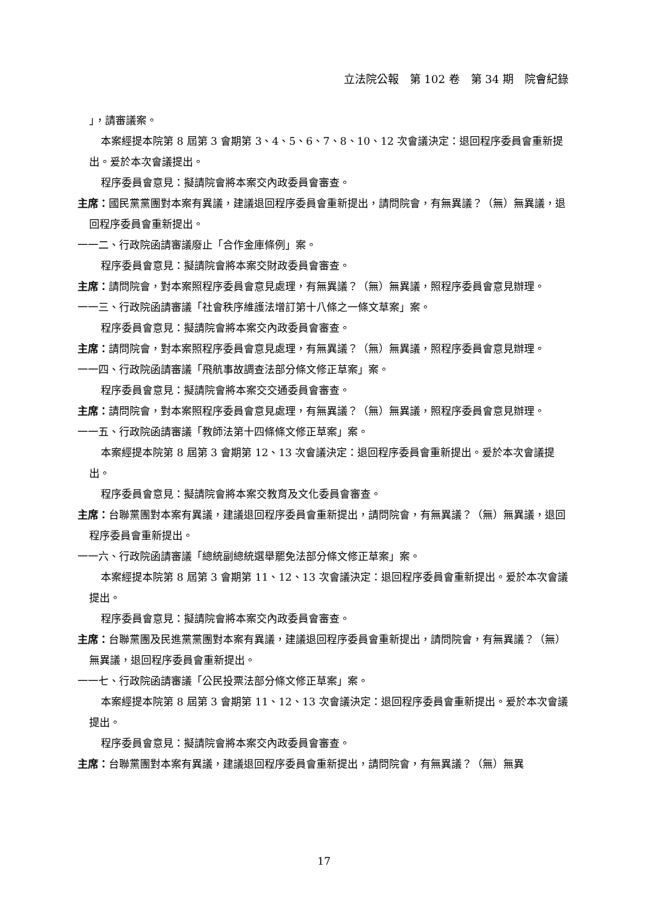立法院公報　第 102 卷　第 34 期　院會紀錄
」，請審議案。
本案經提本院第 8 屆第 3 會期第 3、4、5、6、7、8、10、12 次會議決定：退回程序委員會重新提出。爰於本次會議提出。
程序委員會意見：擬請院會將本案交內政委員會審查。
主席：國民黨黨團對本案有異議，建議退回程序委員會重新提出，請問院會，有無異議？（無）無異議，退回程序委員會重新提出。
一一二、行政院函請審議廢止「合作金庫條例」案。
程序委員會意見：擬請院會將本案交財政委員會審查。
主席：請問院會，對本案照程序委員會意見處理，有無異議？（無）無異議，照程序委員會意見辦理。
一一三、行政院函請審議「社會秩序維護法增訂第十八條之一條文草案」案。
程序委員會意見：擬請院會將本案交內政委員會審查。
主席：請問院會，對本案照程序委員會意見處理，有無異議？（無）無異議，照程序委員會意見辦理。
一一四、行政院函請審議「飛航事故調查法部分條文修正草案」案。
程序委員會意見：擬請院會將本案交交通委員會審查。
主席：請問院會，對本案照程序委員會意見處理，有無異議？（無）無異議，照程序委員會意見辦理。
一一五、行政院函請審議「教師法第十四條條文修正草案」案。
本案經提本院第 8 屆第 3 會期第 12、13 次會議決定：退回程序委員會重新提出。爰於本次會議提出。
程序委員會意見：擬請院會將本案交教育及文化委員會審查。
主席：台聯黨團對本案有異議，建議退回程序委員會重新提出，請問院會，有無異議？（無）無異議，退回程序委員會重新提出。
一一六、行政院函請審議「總統副總統選舉罷免法部分條文修正草案」案。
本案經提本院第 8 屆第 3 會期第 11、12、13 次會議決定：退回程序委員會重新提出。爰於本次會議提出。
程序委員會意見：擬請院會將本案交內政委員會審查。
主席：台聯黨團及民進黨黨團對本案有異議，建議退回程序委員會重新提出，請問院會，有無異議？（無）無異議，退回程序委員會重新提出。
一一七、行政院函請審議「公民投票法部分條文修正草案」案。
本案經提本院第 8 屆第 3 會期第 11、12、13 次會議決定：退回程序委員會重新提出。爰於本次會議提出。
程序委員會意見：擬請院會將本案交內政委員會審查。
主席：台聯黨團對本案有異議，建議退回程序委員會重新提出，請問院會，有無異議？（無）無異
17